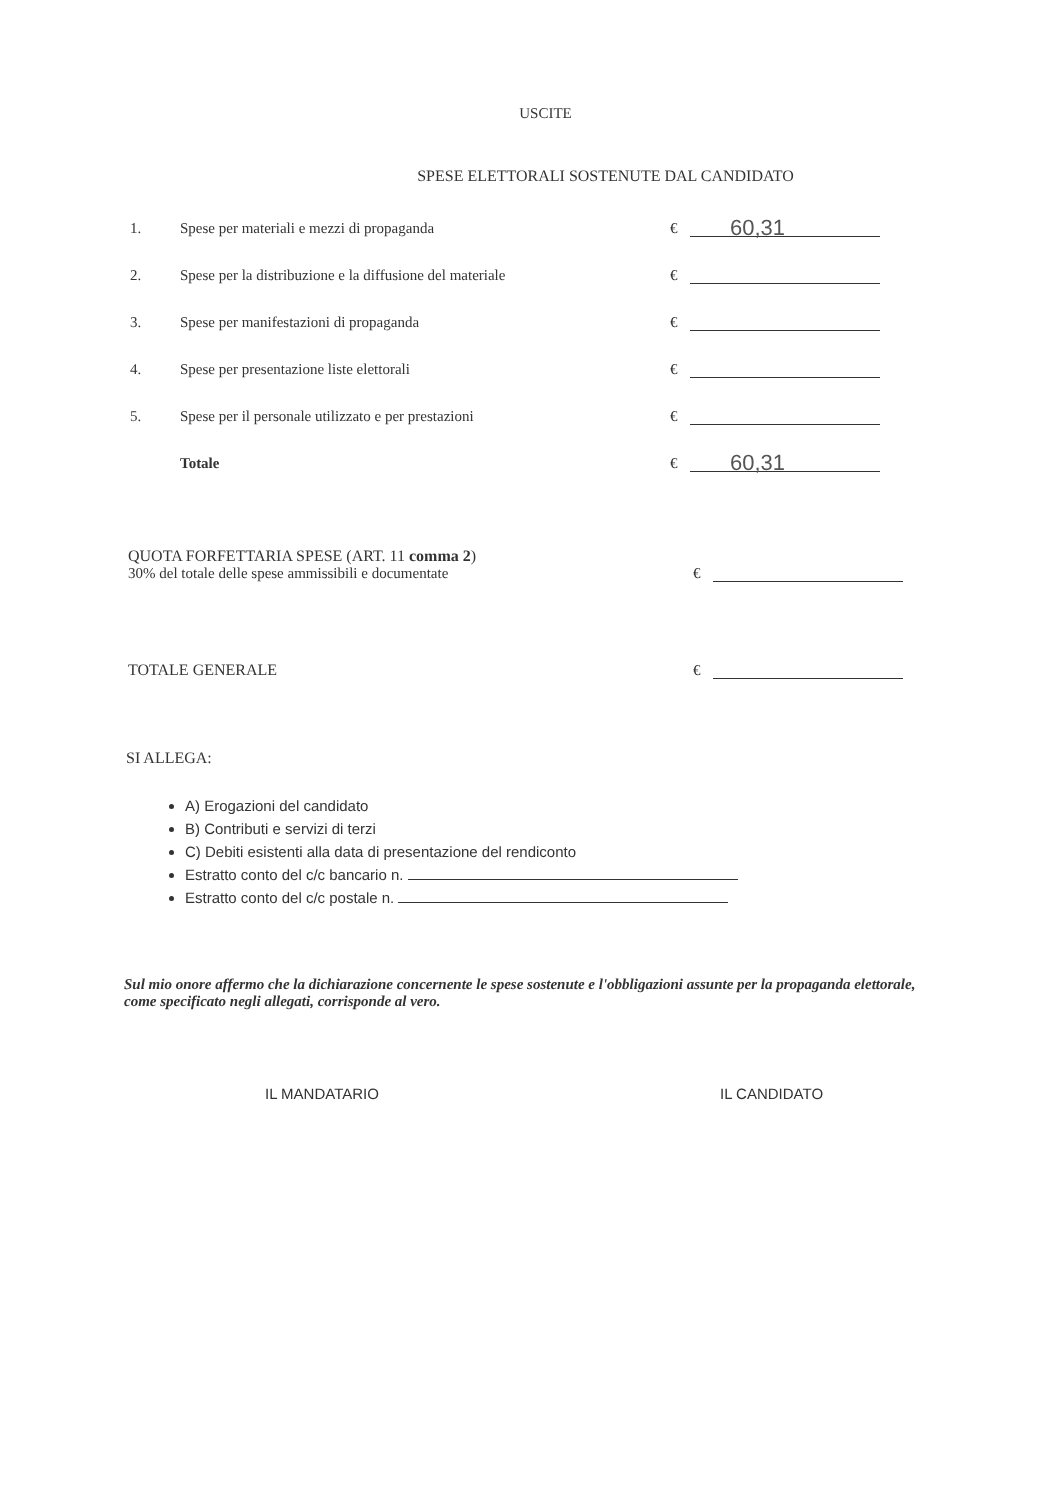USCITE
SPESE ELETTORALI SOSTENUTE DAL CANDIDATO
1. Spese per materiali e mezzi di propaganda € 60,31
2. Spese per la distribuzione e la diffusione del materiale €
3. Spese per manifestazioni di propaganda €
4. Spese per presentazione liste elettorali €
5. Spese per il personale utilizzato e per prestazioni €
Totale € 60,31
QUOTA FORFETTARIA SPESE (ART. 11 comma 2)
30% del totale delle spese ammissibili e documentate
€
TOTALE GENERALE
€
SI ALLEGA:
A) Erogazioni del candidato
B) Contributi e servizi di terzi
C) Debiti esistenti alla data di presentazione del rendiconto
Estratto conto del c/c bancario n.
Estratto conto del c/c postale n.
Sul mio onore affermo che la dichiarazione concernente le spese sostenute e l'obbligazioni assunte per la propaganda elettorale, come specificato negli allegati, corrisponde al vero.
IL MANDATARIO IL CANDIDATO